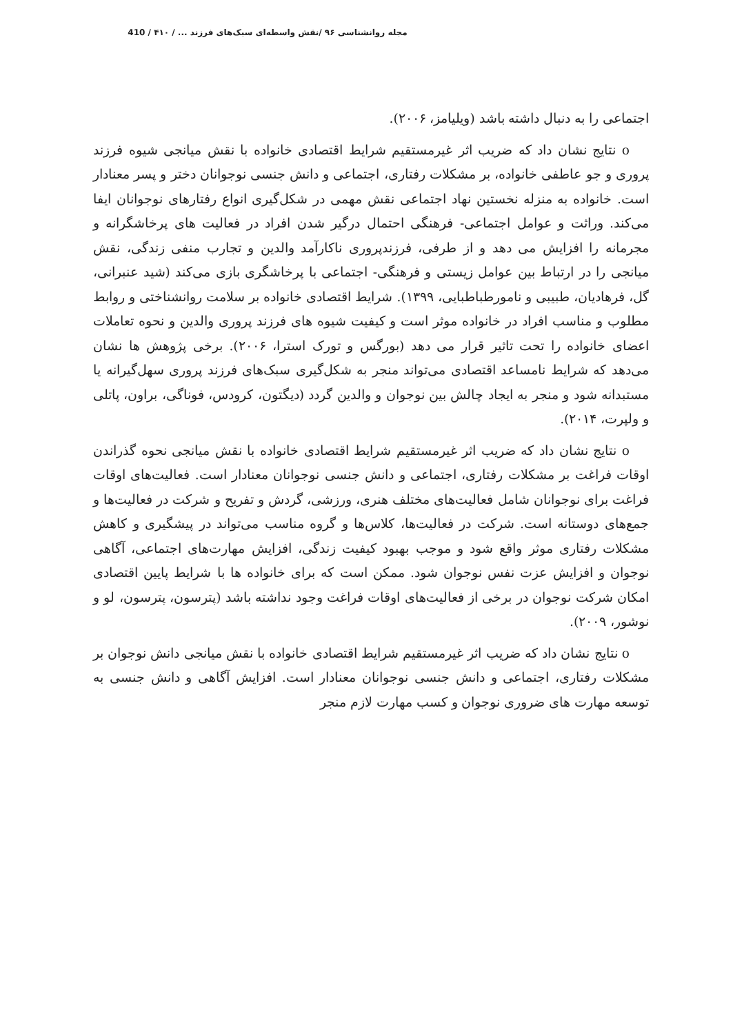مجله روانشناسی ۹۶ /نقش واسطه‌ای سبک‌های فرزند ... / ۴۱۰ / 410
اجتماعی را به دنبال داشته باشد (ویلیامز، ۲۰۰۶).
o نتایج نشان داد که ضریب اثر غیرمستقیم شرایط اقتصادی خانواده با نقش میانجی شیوه فرزند پروری و جو عاطفی خانواده، بر مشکلات رفتاری، اجتماعی و دانش جنسی نوجوانان دختر و پسر معنادار است. خانواده به منزله نخستین نهاد اجتماعی نقش مهمی در شکل‌گیری انواع رفتارهای نوجوانان ایفا می‌کند. وراثت و عوامل اجتماعی- فرهنگی احتمال درگیر شدن افراد در فعالیت های پرخاشگرانه و مجرمانه را افزایش می دهد و از طرفی، فرزندپروری ناکارآمد والدین و تجارب منفی زندگی، نقش میانجی را در ارتباط بین عوامل زیستی و فرهنگی- اجتماعی با پرخاشگری بازی می‌کند (شید عنبرانی، گل، فرهادیان، طبیبی و نامورطباطبایی، ۱۳۹۹). شرایط اقتصادی خانواده بر سلامت روانشناختی و روابط مطلوب و مناسب افراد در خانواده موثر است و کیفیت شیوه های فرزند پروری والدین و نحوه تعاملات اعضای خانواده را تحت تاثیر قرار می دهد (بورگس و تورک استرا، ۲۰۰۶). برخی پژوهش ها نشان می‌دهد که شرایط نامساعد اقتصادی می‌تواند منجر به شکل‌گیری سبک‌های فرزند پروری سهل‌گیرانه یا مستبدانه شود و منجر به ایجاد چالش بین نوجوان و والدین گردد (دیگتون، کرودس، فوناگی، براون، پاتلی و ولپرت، ۲۰۱۴).
o نتایج نشان داد که ضریب اثر غیرمستقیم شرایط اقتصادی خانواده با نقش میانجی نحوه گذراندن اوقات فراغت بر مشکلات رفتاری، اجتماعی و دانش جنسی نوجوانان معنادار است. فعالیت‌های اوقات فراغت برای نوجوانان شامل فعالیت‌های مختلف هنری، ورزشی، گردش و تفریح و شرکت در فعالیت‌ها و جمع‌های دوستانه است. شرکت در فعالیت‌ها، کلاس‌ها و گروه مناسب می‌تواند در پیشگیری و کاهش مشکلات رفتاری موثر واقع شود و موجب بهبود کیفیت زندگی، افزایش مهارت‌های اجتماعی، آگاهی نوجوان و افزایش عزت نفس نوجوان شود. ممکن است که برای خانواده ها با شرایط پایین اقتصادی امکان شرکت نوجوان در برخی از فعالیت‌های اوقات فراغت وجود نداشته باشد (پترسون، پترسون، لو و نوشور، ۲۰۰۹).
o نتایج نشان داد که ضریب اثر غیرمستقیم شرایط اقتصادی خانواده با نقش میانجی دانش نوجوان بر مشکلات رفتاری، اجتماعی و دانش جنسی نوجوانان معنادار است. افزایش آگاهی و دانش جنسی به توسعه مهارت های ضروری نوجوان و کسب مهارت لازم منجر